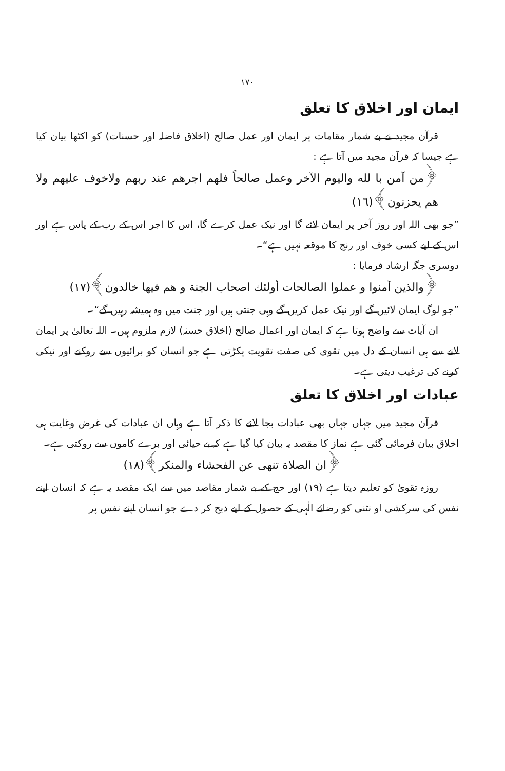١٧٠
ایمان اور اخلاق کا تعلق
قرآن مجید نے بے شمار مقامات پر ایمان اور عمل صالح (اخلاق فاضلہ اور حسنات) کو اکٹھا بیان کیا ہے جیسا کہ قرآن مجید میں آتا ہے :
﴿من آمن با لله واليوم الآخر وعمل صالحاً فلهم اجرهم عند ربهم ولاخوف عليهم ولا هم يحزنون﴾(١٦)
”جو بھی اللہ اور روز آخر پر ایمان لائے گا اور نیک عمل کرے گا، اس کا اجر اس کے رب کے پاس ہے اور اس کے لیے کسی خوف اور رنج کا موقعہ نہیں ہے“۔
دوسری جگہ ارشاد فرمایا :
﴿والذين آمنوا و عملوا الصالحات أولئك اصحاب الجنة و هم فيها خالدون﴾(١٧)
”جو لوگ ایمان لائیں گے اور نیک عمل کریں گے وہی جنتی ہیں اور جنت میں وہ ہمیشہ رہیں گے“۔
ان آیات سے واضح ہوتا ہے کہ ایمان اور اعمال صالح (اخلاق حسنہ) لازم ملزوم ہیں۔ اللہ تعالیٰ پر ایمان لانے سے ہی انسان کے دل میں تقویٰ کی صفت تقویت پکڑتی ہے جو انسان کو برائیوں سے روکنے اور نیکی کرنے کی ترغیب دیتی ہے۔
عبادات اور اخلاق کا تعلق
قرآن مجید میں جہاں جہاں بھی عبادات بجا لانے کا ذکر آتا ہے وہاں ان عبادات کی غرض وغایت ہی اخلاق بیان فرمائی گئی ہے نماز کا مقصد یہ بیان کیا گیا ہے کہ بے حیائی اور برے کاموں سے روکتی ہے۔
﴿ان الصلاة تنهى عن الفحشاء والمنكر﴾(١٨)
روزہ تقویٰ کو تعلیم دیتا ہے (١٩) اور حج کے بے شمار مقاصد میں سے ایک مقصد یہ ہے کہ انسان اپنے نفس کی سرکشی او نٹنی کو رضائے الٰہی کے حصول کے لیے ذبح کر دے جو انسان اپنے نفس پر